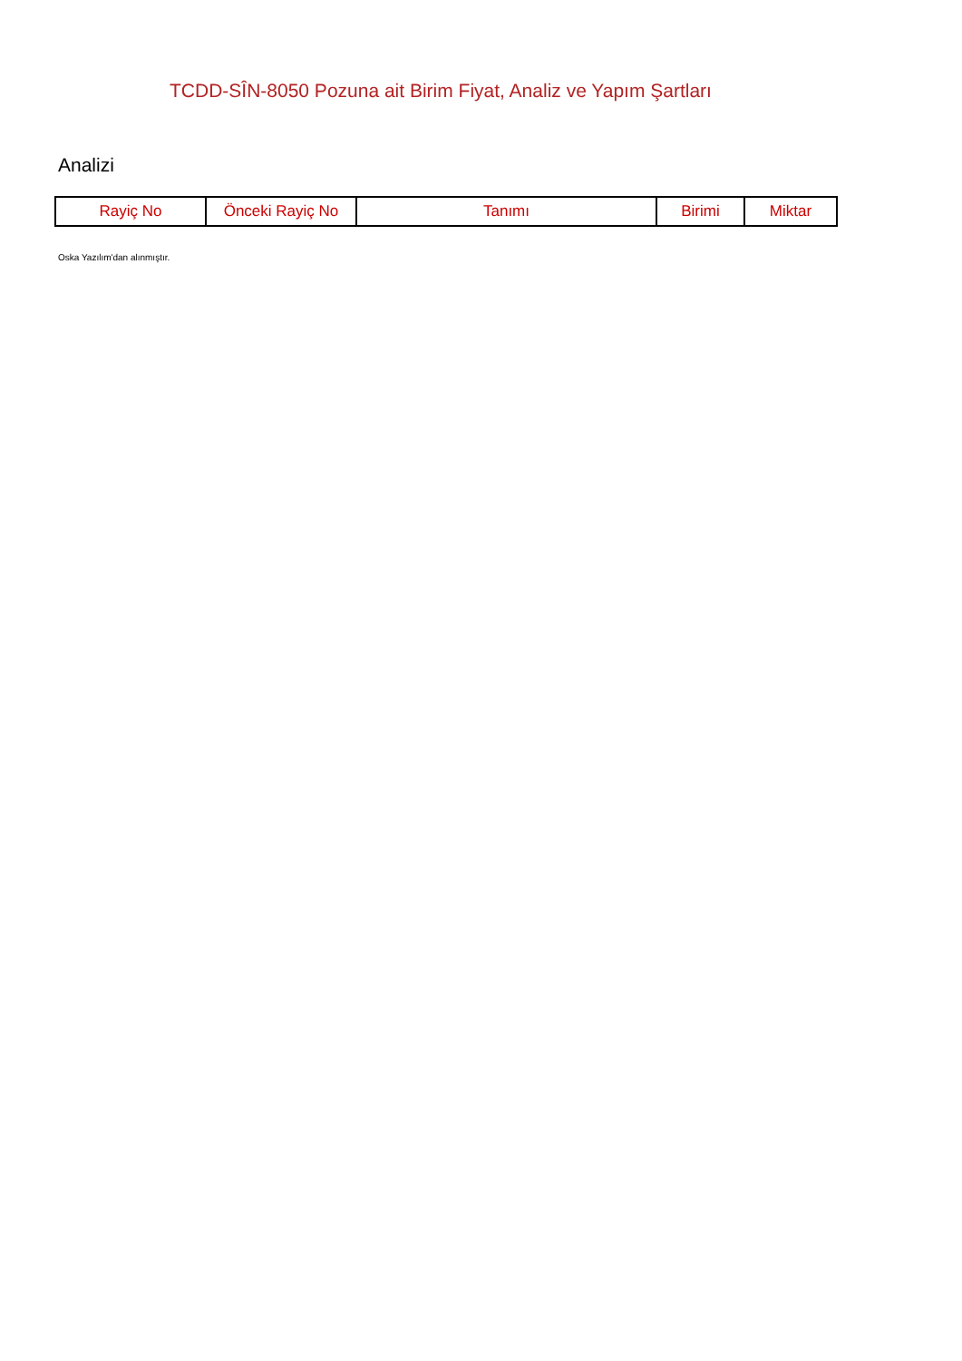TCDD-SÎN-8050 Pozuna ait Birim Fiyat, Analiz ve Yapım Şartları
Analizi
| Rayiç No | Önceki Rayiç No | Tanımı | Birimi | Miktar |
| --- | --- | --- | --- | --- |
Oska Yazılım'dan alınmıştır.